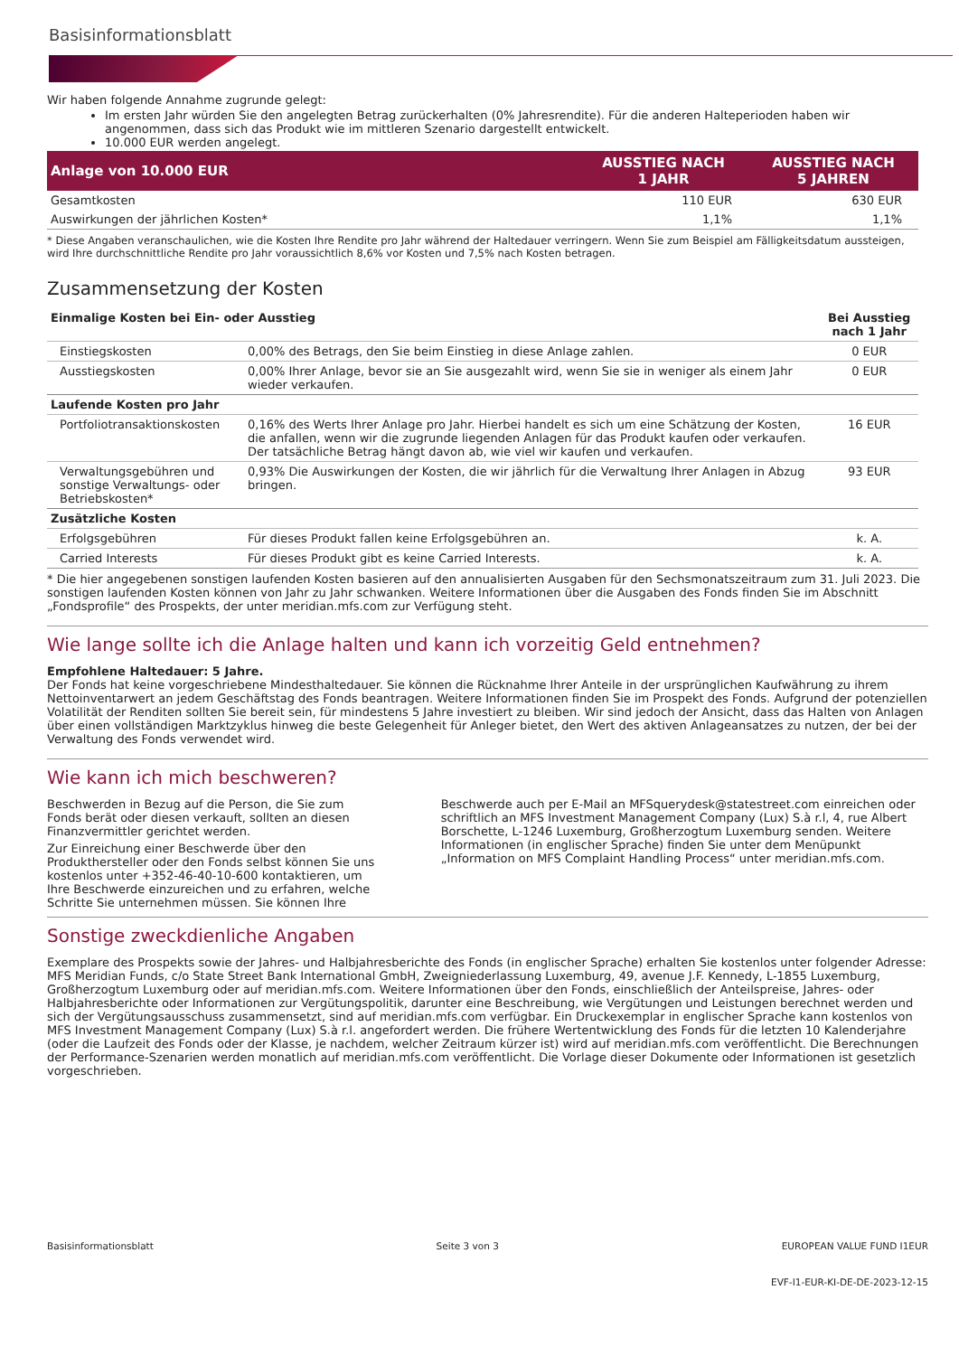Basisinformationsblatt
Wir haben folgende Annahme zugrunde gelegt:
Im ersten Jahr würden Sie den angelegten Betrag zurückerhalten (0% Jahresrendite). Für die anderen Halteperioden haben wir angenommen, dass sich das Produkt wie im mittleren Szenario dargestellt entwickelt.
10.000 EUR werden angelegt.
| Anlage von 10.000 EUR | AUSSTIEG NACH 1 JAHR | AUSSTIEG NACH 5 JAHREN |
| --- | --- | --- |
| Gesamtkosten | 110 EUR | 630 EUR |
| Auswirkungen der jährlichen Kosten* | 1,1% | 1,1% |
* Diese Angaben veranschaulichen, wie die Kosten Ihre Rendite pro Jahr während der Haltedauer verringern. Wenn Sie zum Beispiel am Fälligkeitsdatum aussteigen, wird Ihre durchschnittliche Rendite pro Jahr voraussichtlich 8,6% vor Kosten und 7,5% nach Kosten betragen.
Zusammensetzung der Kosten
| Einmalige Kosten bei Ein- oder Ausstieg | | Bei Ausstieg nach 1 Jahr |
| Einstiegskosten | 0,00% des Betrags, den Sie beim Einstieg in diese Anlage zahlen. | 0 EUR |
| Ausstiegskosten | 0,00% Ihrer Anlage, bevor sie an Sie ausgezahlt wird, wenn Sie sie in weniger als einem Jahr wieder verkaufen. | 0 EUR |
| Laufende Kosten pro Jahr | | |
| Portfoliotransaktionskosten | 0,16% des Werts Ihrer Anlage pro Jahr. Hierbei handelt es sich um eine Schätzung der Kosten, die anfallen, wenn wir die zugrunde liegenden Anlagen für das Produkt kaufen oder verkaufen. Der tatsächliche Betrag hängt davon ab, wie viel wir kaufen und verkaufen. | 16 EUR |
| Verwaltungsgebühren und sonstige Verwaltungs- oder Betriebskosten* | 0,93% Die Auswirkungen der Kosten, die wir jährlich für die Verwaltung Ihrer Anlagen in Abzug bringen. | 93 EUR |
| Zusätzliche Kosten | | |
| Erfolgsgebühren | Für dieses Produkt fallen keine Erfolgsgebühren an. | k. A. |
| Carried Interests | Für dieses Produkt gibt es keine Carried Interests. | k. A. |
* Die hier angegebenen sonstigen laufenden Kosten basieren auf den annualisierten Ausgaben für den Sechsmonatszeitraum zum 31. Juli 2023. Die sonstigen laufenden Kosten können von Jahr zu Jahr schwanken. Weitere Informationen über die Ausgaben des Fonds finden Sie im Abschnitt „Fondsprofile“ des Prospekts, der unter meridian.mfs.com zur Verfügung steht.
Wie lange sollte ich die Anlage halten und kann ich vorzeitig Geld entnehmen?
Empfohlene Haltedauer: 5 Jahre.
Der Fonds hat keine vorgeschriebene Mindesthaltedauer. Sie können die Rücknahme Ihrer Anteile in der ursprünglichen Kaufwährung zu ihrem Nettoinventarwert an jedem Geschäftstag des Fonds beantragen. Weitere Informationen finden Sie im Prospekt des Fonds. Aufgrund der potenziellen Volatilität der Renditen sollten Sie bereit sein, für mindestens 5 Jahre investiert zu bleiben. Wir sind jedoch der Ansicht, dass das Halten von Anlagen über einen vollständigen Marktzyklus hinweg die beste Gelegenheit für Anleger bietet, den Wert des aktiven Anlageansatzes zu nutzen, der bei der Verwaltung des Fonds verwendet wird.
Wie kann ich mich beschweren?
Beschwerden in Bezug auf die Person, die Sie zum Fonds berät oder diesen verkauft, sollten an diesen Finanzvermittler gerichtet werden.
Zur Einreichung einer Beschwerde über den Produkthersteller oder den Fonds selbst können Sie uns kostenlos unter +352-46-40-10-600 kontaktieren, um Ihre Beschwerde einzureichen und zu erfahren, welche Schritte Sie unternehmen müssen. Sie können Ihre
Beschwerde auch per E-Mail an MFSquerydesk@statestreet.com einreichen oder schriftlich an MFS Investment Management Company (Lux) S.à r.l, 4, rue Albert Borschette, L-1246 Luxemburg, Großherzogtum Luxemburg senden. Weitere Informationen (in englischer Sprache) finden Sie unter dem Menüpunkt „Information on MFS Complaint Handling Process“ unter meridian.mfs.com.
Sonstige zweckdienliche Angaben
Exemplare des Prospekts sowie der Jahres- und Halbjahresberichte des Fonds (in englischer Sprache) erhalten Sie kostenlos unter folgender Adresse: MFS Meridian Funds, c/o State Street Bank International GmbH, Zweigniederlassung Luxemburg, 49, avenue J.F. Kennedy, L-1855 Luxemburg, Großherzogtum Luxemburg oder auf meridian.mfs.com. Weitere Informationen über den Fonds, einschließlich der Anteilspreise, Jahres- oder Halbjahresberichte oder Informationen zur Vergütungspolitik, darunter eine Beschreibung, wie Vergütungen und Leistungen berechnet werden und sich der Vergütungsausschuss zusammensetzt, sind auf meridian.mfs.com verfügbar. Ein Druckexemplar in englischer Sprache kann kostenlos von MFS Investment Management Company (Lux) S.à r.l. angefordert werden. Die frühere Wertentwicklung des Fonds für die letzten 10 Kalenderjahre (oder die Laufzeit des Fonds oder der Klasse, je nachdem, welcher Zeitraum kürzer ist) wird auf meridian.mfs.com veröffentlicht. Die Berechnungen der Performance-Szenarien werden monatlich auf meridian.mfs.com veröffentlicht. Die Vorlage dieser Dokumente oder Informationen ist gesetzlich vorgeschrieben.
Basisinformationsblatt Seite 3 von 3 EUROPEAN VALUE FUND I1EUR
EVF-I1-EUR-KI-DE-DE-2023-12-15